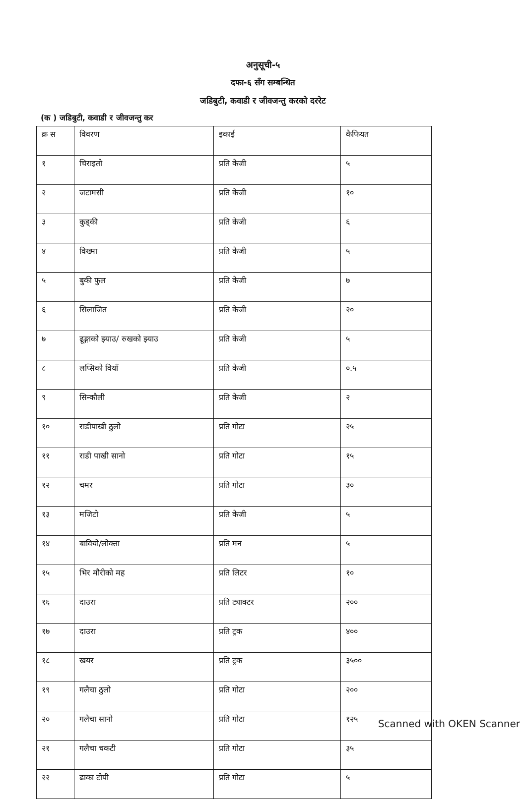अनुसूची-५
दफा-६ सँग सम्बन्धित
जडिबुटी, कवाडी र जीवजन्तु करको दररेट
(क ) जडिबुटी, कवाडी र जीवजन्तु कर
| क्र स | विवरण | इकाई | कैफियत |
| --- | --- | --- | --- |
| १ | चिराइतो | प्रति केजी | ५ |
| २ | जटामसी | प्रति केजी | १० |
| ३ | कुड्की | प्रति केजी | ६ |
| ४ | विख्मा | प्रति केजी | ५ |
| ५ | बुकी फुल | प्रति केजी | ७ |
| ६ | सिलाजित | प्रति केजी | २० |
| ७ | ढूङ्गाको झ्याउ/ रुखको झ्याउ | प्रति केजी | ५ |
| ८ | लप्सिको वियाँ | प्रति केजी | ०.५ |
| ९ | सिन्कौली | प्रति केजी | २ |
| १० | राडीपाखी ठुलो | प्रति गोटा | २५ |
| ११ | राडी पाखी सानो | प्रति गोटा | १५ |
| १२ | चमर | प्रति गोटा | ३० |
| १३ | मजिटो | प्रति केजी | ५ |
| १४ | बावियो/लोक्ता | प्रति मन | ५ |
| १५ | भिर मौरीको मह | प्रति लिटर | १० |
| १६ | दाउरा | प्रति ट्याक्टर | २०० |
| १७ | दाउरा | प्रति ट्रक | ४०० |
| १८ | खयर | प्रति ट्रक | ३५०० |
| १९ | गलैचा ठुलो | प्रति गोटा | २०० |
| २० | गलैचा सानो | प्रति गोटा | १२५ |
| २१ | गलैचा चकटी | प्रति गोटा | ३५ |
| २२ | ढाका टोपी | प्रति गोटा | ५ |
Scanned with OKEN Scanner